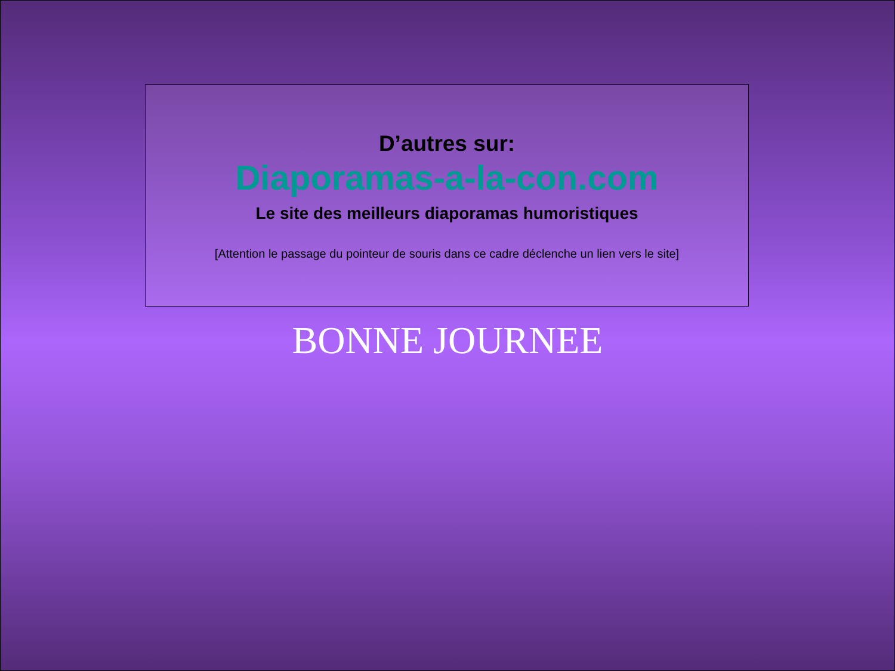D’autres sur:
Diaporamas-a-la-con.com
Le site des meilleurs diaporamas humoristiques
[Attention le passage du pointeur de souris dans ce cadre déclenche un lien vers le site]
BONNE JOURNEE